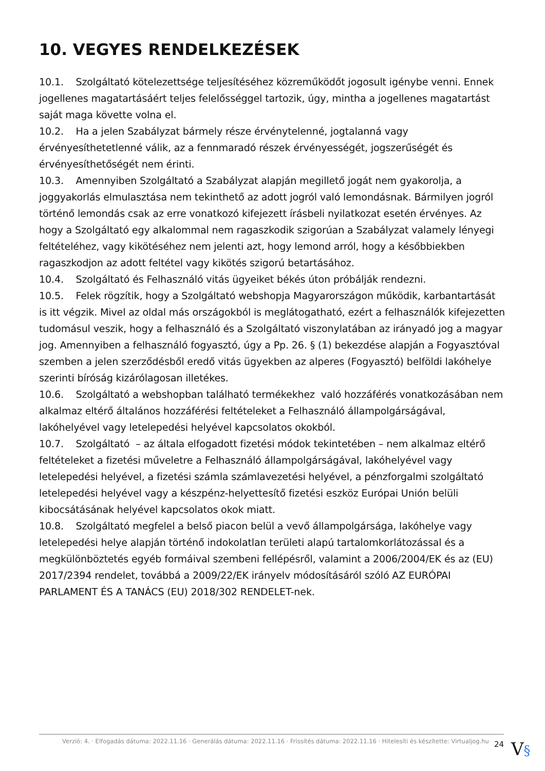10. VEGYES RENDELKEZÉSEK
10.1. Szolgáltató kötelezettsége teljesítéséhez közreműködőt jogosult igénybe venni. Ennek jogellenes magatartásáért teljes felelősséggel tartozik, úgy, mintha a jogellenes magatartást saját maga követte volna el.
10.2. Ha a jelen Szabályzat bármely része érvénytelenné, jogtalanná vagy érvényesíthetetlenné válik, az a fennmaradó részek érvényességét, jogszerűségét és érvényesíthetőségét nem érinti.
10.3. Amennyiben Szolgáltató a Szabályzat alapján megillető jogát nem gyakorolja, a joggyakorlás elmulasztása nem tekinthető az adott jogról való lemondásnak. Bármilyen jogról történő lemondás csak az erre vonatkozó kifejezett írásbeli nyilatkozat esetén érvényes. Az hogy a Szolgáltató egy alkalommal nem ragaszkodik szigorúan a Szabályzat valamely lényegi feltételéhez, vagy kikötéséhez nem jelenti azt, hogy lemond arról, hogy a későbbiekben ragaszkodjon az adott feltétel vagy kikötés szigorú betartásához.
10.4. Szolgáltató és Felhasználó vitás ügyeiket békés úton próbálják rendezni.
10.5. Felek rögzítik, hogy a Szolgáltató webshopja Magyarországon működik, karbantartását is itt végzik. Mivel az oldal más országokból is meglátogatható, ezért a felhasználók kifejezetten tudomásul veszik, hogy a felhasználó és a Szolgáltató viszonylatában az irányadó jog a magyar jog. Amennyiben a felhasználó fogyasztó, úgy a Pp. 26. § (1) bekezdése alapján a Fogyasztóval szemben a jelen szerződésből eredő vitás ügyekben az alperes (Fogyasztó) belföldi lakóhelye szerinti bíróság kizárólagosan illetékes.
10.6. Szolgáltató a webshopban található termékekhez való hozzáférés vonatkozásában nem alkalmaz eltérő általános hozzáférési feltételeket a Felhasználó állampolgárságával, lakóhelyével vagy letelepedési helyével kapcsolatos okokból.
10.7. Szolgáltató – az általa elfogadott fizetési módok tekintetében – nem alkalmaz eltérő feltételeket a fizetési műveletre a Felhasználó állampolgárságával, lakóhelyével vagy letelepedési helyével, a fizetési számla számlavezetési helyével, a pénzforgalmi szolgáltató letelepedési helyével vagy a készpénz-helyettesítő fizetési eszköz Európai Unión belüli kibocsátásának helyével kapcsolatos okok miatt.
10.8. Szolgáltató megfelel a belső piacon belül a vevő állampolgársága, lakóhelye vagy letelepedési helye alapján történő indokolatlan területi alapú tartalomkorlátozással és a megkülönböztetés egyéb formáival szembeni fellépésről, valamint a 2006/2004/EK és az (EU) 2017/2394 rendelet, továbbá a 2009/22/EK irányelv módosításáról szóló AZ EURÓPAI PARLAMENT ÉS A TANÁCS (EU) 2018/302 RENDELET-nek.
Verzió: 4. · Elfogadás dátuma: 2022.11.16 · Generálás dátuma: 2022.11.16 · Frissítés dátuma: 2022.11.16 · Hitelesíti és készítette: Virtualjog.hu 24
V§